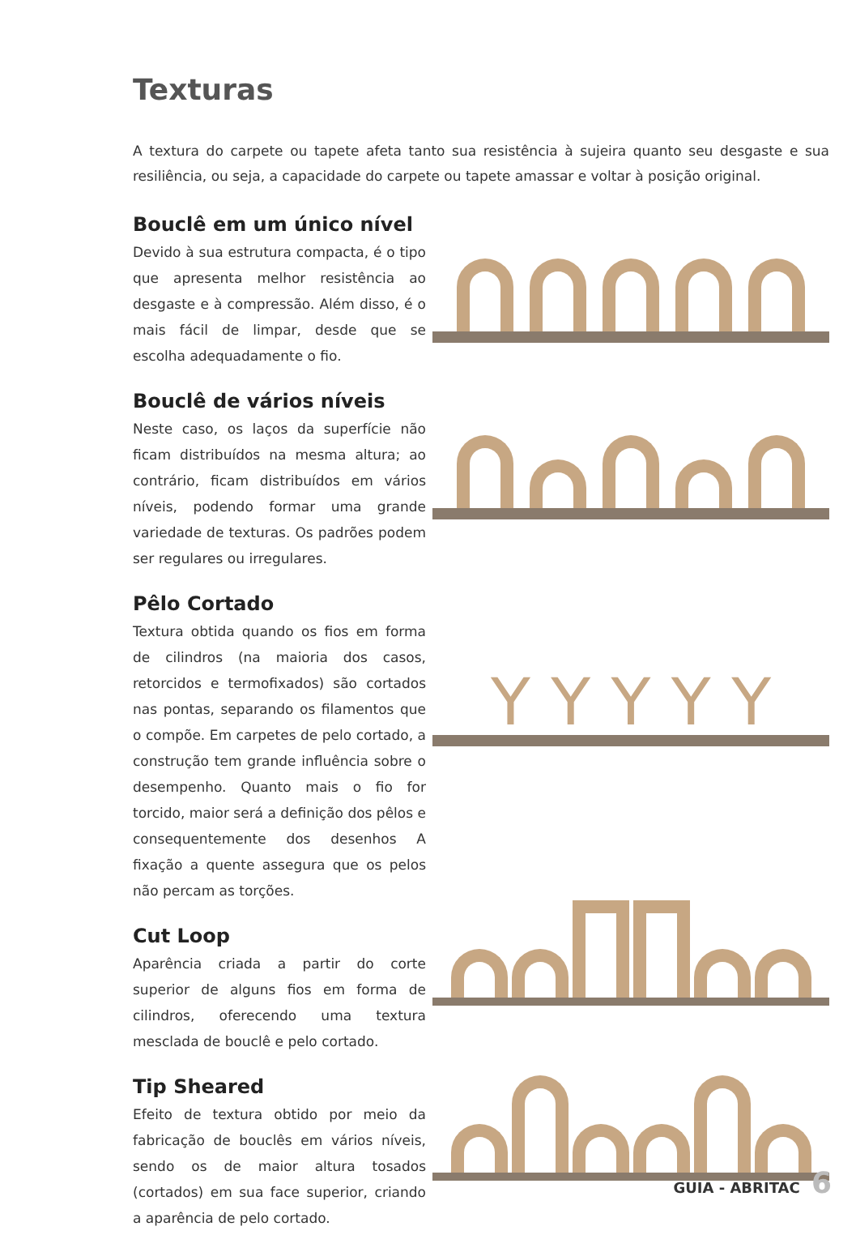Texturas
A textura do carpete ou tapete afeta tanto sua resistência à sujeira quanto seu desgaste e sua resiliência, ou seja, a capacidade do carpete ou tapete amassar e voltar à posição original.
Bouclê em um único nível
Devido à sua estrutura compacta, é o tipo que apresenta melhor resistência ao desgaste e à compressão. Além disso, é o mais fácil de limpar, desde que se escolha adequadamente o fio.
Bouclê de vários níveis
Neste caso, os laços da superfície não ficam distribuídos na mesma altura; ao contrário, ficam distribuídos em vários níveis, podendo formar uma grande variedade de texturas. Os padrões podem ser regulares ou irregulares.
Pêlo Cortado
Textura obtida quando os fios em forma de cilindros (na maioria dos casos, retorcidos e termofixados) são cortados nas pontas, separando os filamentos que o compõe. Em carpetes de pelo cortado, a construção tem grande influência sobre o desempenho. Quanto mais o fio for torcido, maior será a definição dos pêlos e consequentemente dos desenhos A fixação a quente assegura que os pelos não percam as torções.
Y Y Y Y Y
Cut Loop
Aparência criada a partir do corte superior de alguns fios em forma de cilindros, oferecendo uma textura mesclada de bouclê e pelo cortado.
Tip Sheared
Efeito de textura obtido por meio da fabricação de bouclês em vários níveis, sendo os de maior altura tosados (cortados) em sua face superior, criando a aparência de pelo cortado.
GUIA - ABRITAC 6